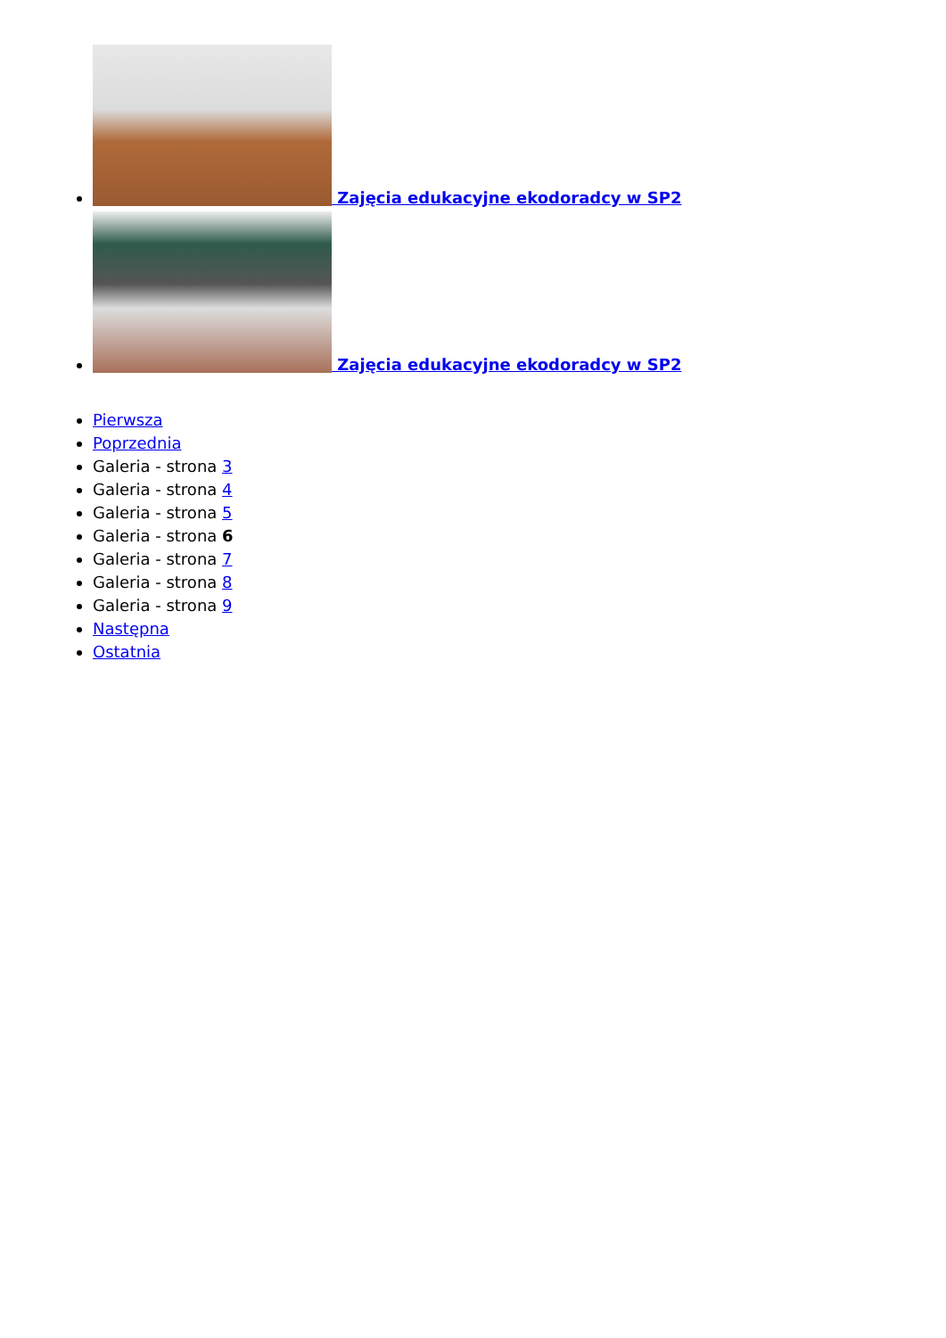Zajęcia edukacyjne ekodoradcy w SP2
Zajęcia edukacyjne ekodoradcy w SP2
Pierwsza
Poprzednia
Galeria - strona 3
Galeria - strona 4
Galeria - strona 5
Galeria - strona 6
Galeria - strona 7
Galeria - strona 8
Galeria - strona 9
Następna
Ostatnia